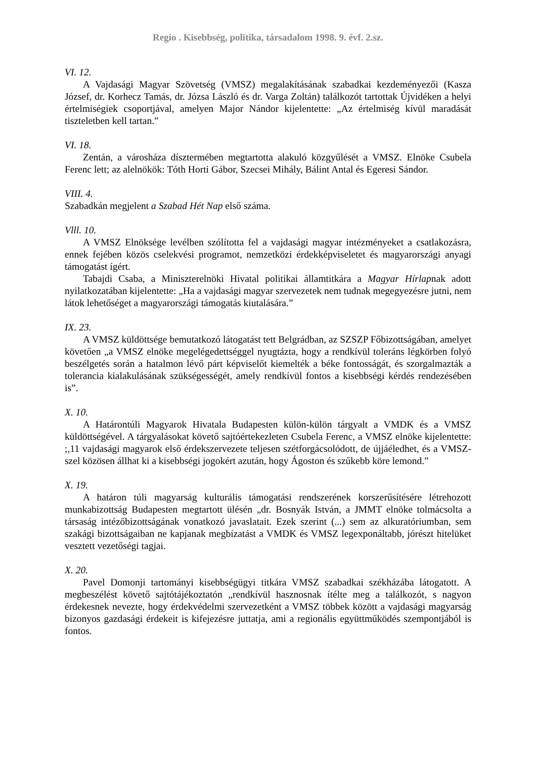Regio . Kisebbség, politika, társadalom 1998. 9. évf. 2.sz.
VI. 12.
A Vajdasági Magyar Szövetség (VMSZ) megalakításának szabadkai kezdeményezői (Kasza József, dr. Korhecz Tamás, dr. Józsa László és dr. Varga Zoltán) találkozót tartottak Újvidéken a helyi értelmiségiek csoportjával, amelyen Major Nándor kijelentette: „Az értelmiség kívül maradását tiszteletben kell tartan.”
VI. 18.
Zentán, a városháza dísztermében megtartotta alakuló közgyűlését a VMSZ. Elnöke Csubela Ferenc lett; az alelnökök: Tóth Horti Gábor, Szecsei Mihály, Bálint Antal és Egeresi Sándor.
VIII. 4.
Szabadkán megjelent a Szabad Hét Nap első száma.
Vlll. 10.
A VMSZ Elnöksége levélben szólította fel a vajdasági magyar intézményeket a csatlakozásra, ennek fejében közös cselekvési programot, nemzetközi érdekképviseletet és magyarországi anyagi támogatást ígért.
Tabajdi Csaba, a Miniszterelnöki Hivatal politikai államtitkára a Magyar Hírlapnak adott nyilatkozatában kijelentette: „Ha a vajdasági magyar szervezetek nem tudnak megegyezésre jutni, nem látok lehetőséget a magyarországi támogatás kiutalására.”
IX. 23.
A VMSZ küldöttsége bemutatkozó látogatást tett Belgrádban, az SZSZP Főbizottságában, amelyet követően „a VMSZ elnöke megelégedettséggel nyugtázta, hogy a rendkívül toleráns légkörben folyó beszélgetés során a hatalmon lévő párt képviselőt kiemelték a béke fontosságát, és szorgalmazták a tolerancia kialakulásának szükségességét, amely rendkívül fontos a kisebbségi kérdés rendezésében is”.
X. 10.
A Határontúli Magyarok Hivatala Budapesten külön-külön tárgyalt a VMDK és a VMSZ küldöttségével. A tárgyalásokat követő sajtóértekezleten Csubela Ferenc, a VMSZ elnöke kijelentette: ;,11 vajdasági magyarok első érdekszervezete teljesen szétforgácsolódott, de újjáéledhet, és a VMSZ-szel közösen állhat ki a kisebbségi jogokért azután, hogy Ágoston és szűkebb köre lemond.”
X. 19.
A határon túli magyarság kulturális támogatási rendszerének korszerűsítésére létrehozott munkabizottság Budapesten megtartott ülésén „dr. Bosnyák István, a JMMT elnöke tolmácsolta a társaság intézőbizottságának vonatkozó javaslatait. Ezek szerint (...) sem az alkuratóriumban, sem szakági bizottságaiban ne kapjanak megbízatást a VMDK és VMSZ legexponáltabb, jórészt hitelüket vesztett vezetőségi tagjai.
X. 20.
Pavel Domonji tartományi kisebbségügyi titkára VMSZ szabadkai székházába látogatott. A megbeszélést követő sajtótájékoztatón „rendkívül hasznosnak ítélte meg a találkozót, s nagyon érdekesnek nevezte, hogy érdekvédelmi szervezetként a VMSZ többek között a vajdasági magyarság bizonyos gazdasági érdekeit is kifejezésre juttatja, ami a regionális együttműködés szempontjából is fontos.